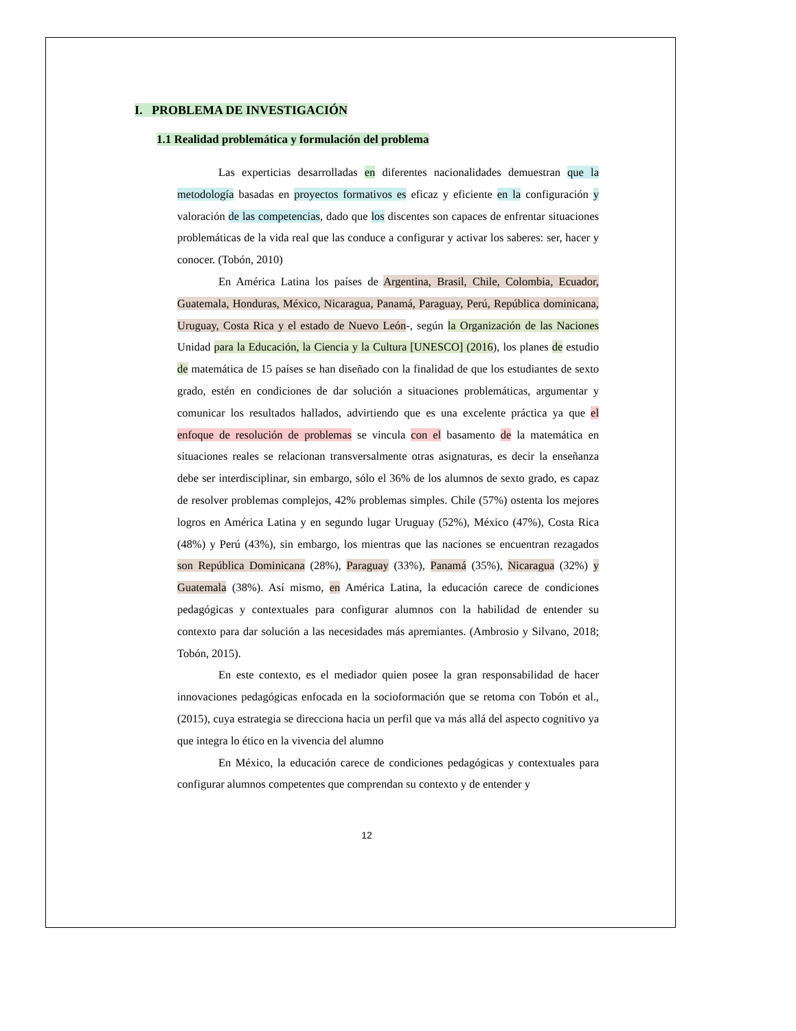I. PROBLEMA DE INVESTIGACIÓN
1.1 Realidad problemática y formulación del problema
Las experticias desarrolladas en diferentes nacionalidades demuestran que la metodología basadas en proyectos formativos es eficaz y eficiente en la configuración y valoración de las competencias, dado que los discentes son capaces de enfrentar situaciones problemáticas de la vida real que las conduce a configurar y activar los saberes: ser, hacer y conocer. (Tobón, 2010)
En América Latina los países de Argentina, Brasil, Chile, Colombia, Ecuador, Guatemala, Honduras, México, Nicaragua, Panamá, Paraguay, Perú, República dominicana, Uruguay, Costa Rica y el estado de Nuevo León-, según la Organización de las Naciones Unidad para la Educación, la Ciencia y la Cultura [UNESCO] (2016), los planes de estudio de matemática de 15 países se han diseñado con la finalidad de que los estudiantes de sexto grado, estén en condiciones de dar solución a situaciones problemáticas, argumentar y comunicar los resultados hallados, advirtiendo que es una excelente práctica ya que el enfoque de resolución de problemas se vincula con el basamento de la matemática en situaciones reales se relacionan transversalmente otras asignaturas, es decir la enseñanza debe ser interdisciplinar, sin embargo, sólo el 36% de los alumnos de sexto grado, es capaz de resolver problemas complejos, 42% problemas simples. Chile (57%) ostenta los mejores logros en América Latina y en segundo lugar Uruguay (52%), México (47%), Costa Rica (48%) y Perú (43%), sin embargo, los mientras que las naciones se encuentran rezagados son República Dominicana (28%), Paraguay (33%), Panamá (35%), Nicaragua (32%) y Guatemala (38%). Así mismo, en América Latina, la educación carece de condiciones pedagógicas y contextuales para configurar alumnos con la habilidad de entender su contexto para dar solución a las necesidades más apremiantes. (Ambrosio y Silvano, 2018; Tobón, 2015).
En este contexto, es el mediador quien posee la gran responsabilidad de hacer innovaciones pedagógicas enfocada en la socioformación que se retoma con Tobón et al., (2015), cuya estrategia se direcciona hacia un perfil que va más allá del aspecto cognitivo ya que integra lo ético en la vivencia del alumno
En México, la educación carece de condiciones pedagógicas y contextuales para configurar alumnos competentes que comprendan su contexto y de entender y
12